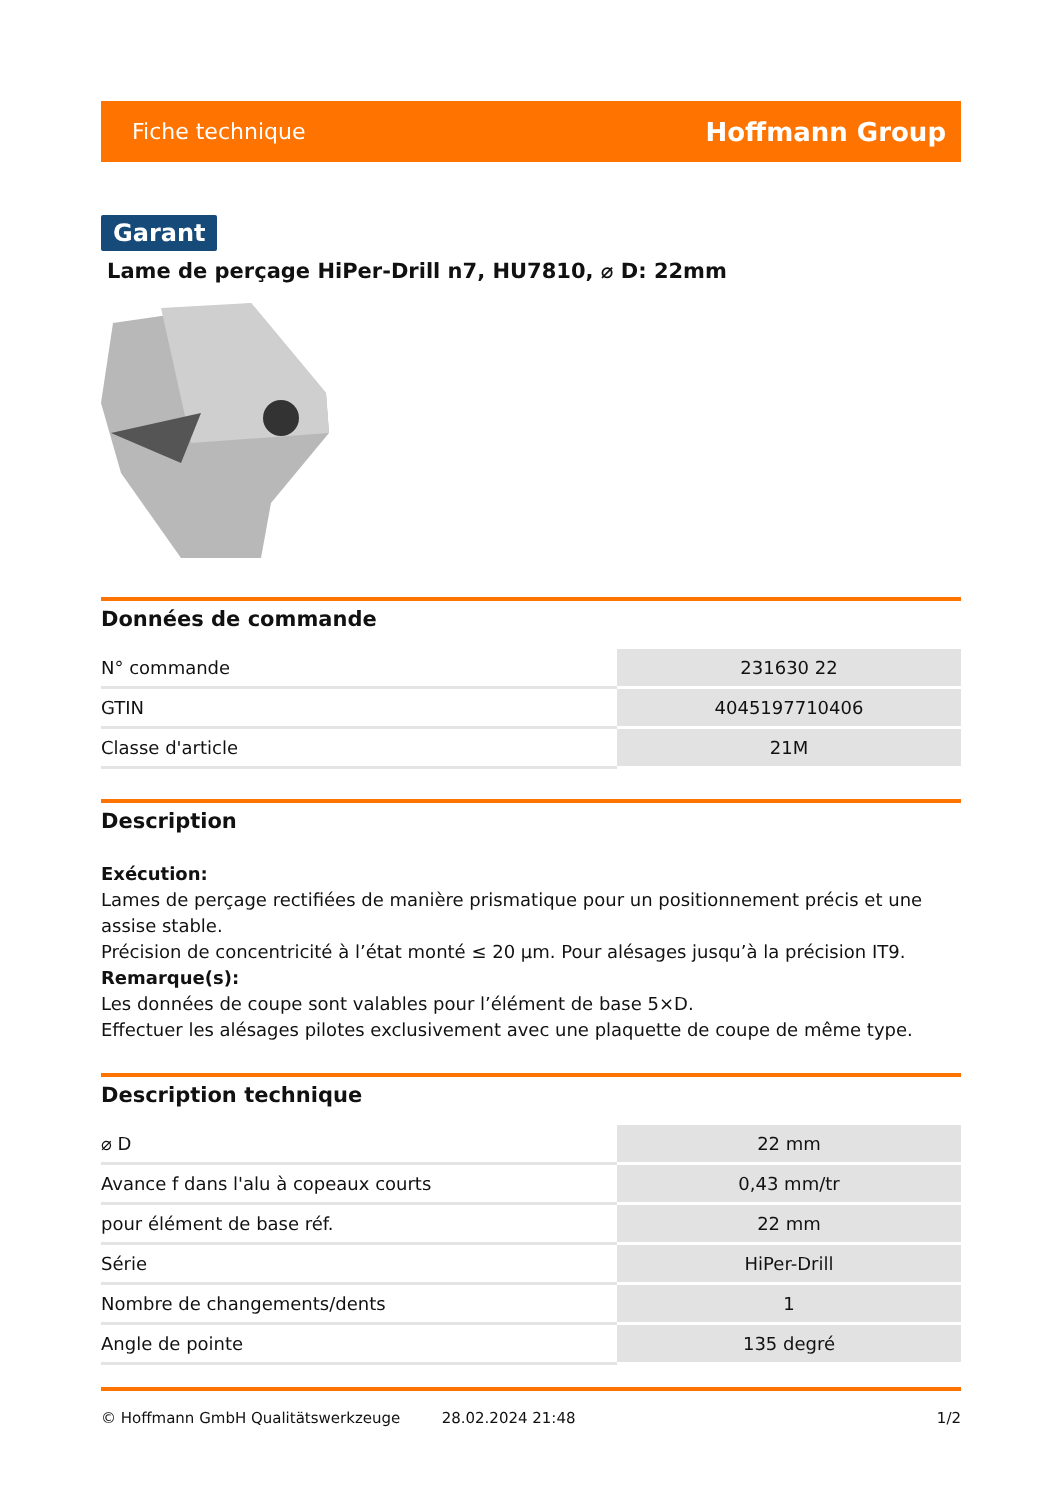Fiche technique Hoffmann Group
Garant
Lame de perçage HiPer-Drill n7, HU7810, ⌀ D: 22mm
Données de commande
| N° commande | 231630 22 |
| GTIN | 4045197710406 |
| Classe d'article | 21M |
Description
Exécution:
Lames de perçage rectifiées de manière prismatique pour un positionnement précis et une assise stable.
Précision de concentricité à l’état monté ≤ 20 µm. Pour alésages jusqu’à la précision IT9.
Remarque(s):
Les données de coupe sont valables pour l’élément de base 5×D.
Effectuer les alésages pilotes exclusivement avec une plaquette de coupe de même type.
Description technique
| ⌀ D | 22 mm |
| Avance f dans l'alu à copeaux courts | 0,43 mm/tr |
| pour élément de base réf. | 22 mm |
| Série | HiPer-Drill |
| Nombre de changements/dents | 1 |
| Angle de pointe | 135 degré |
© Hoffmann GmbH Qualitätswerkzeuge 28.02.2024 21:48 1/2